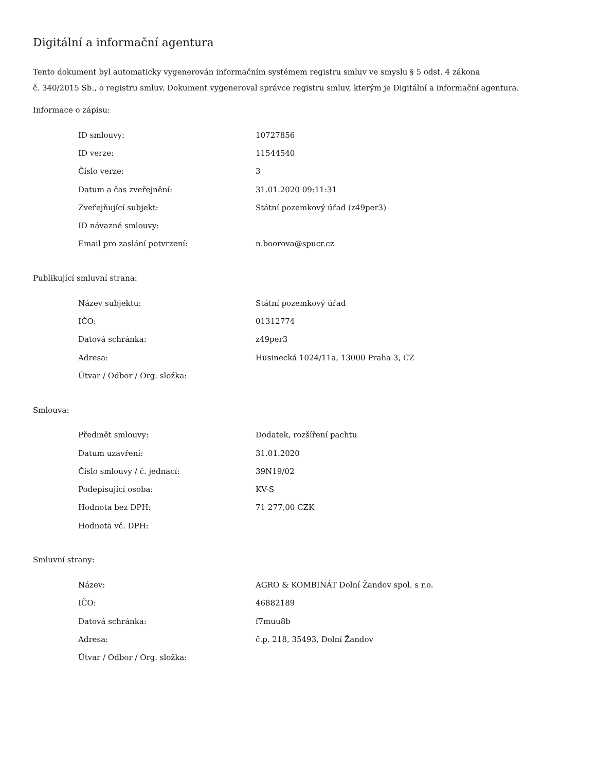Digitální a informační agentura
Tento dokument byl automaticky vygenerován informačním systémem registru smluv ve smyslu § 5 odst. 4 zákona
č. 340/2015 Sb., o registru smluv. Dokument vygeneroval správce registru smluv, kterým je Digitální a informační agentura.
Informace o zápisu:
| ID smlouvy: | 10727856 |
| ID verze: | 11544540 |
| Číslo verze: | 3 |
| Datum a čas zveřejnění: | 31.01.2020 09:11:31 |
| Zveřejňující subjekt: | Státní pozemkový úřad (z49per3) |
| ID návazné smlouvy: | |
| Email pro zaslání potvrzení: | n.boorova@spucr.cz |
Publikující smluvní strana:
| Název subjektu: | Státní pozemkový úřad |
| IČO: | 01312774 |
| Datová schránka: | z49per3 |
| Adresa: | Husinecká 1024/11a, 13000 Praha 3, CZ |
| Útvar / Odbor / Org. složka: | |
Smlouva:
| Předmět smlouvy: | Dodatek, rozšíření pachtu |
| Datum uzavření: | 31.01.2020 |
| Číslo smlouvy / č. jednací: | 39N19/02 |
| Podepisující osoba: | KV-S |
| Hodnota bez DPH: | 71 277,00 CZK |
| Hodnota vč. DPH: | |
Smluvní strany:
| Název: | AGRO & KOMBINÁT Dolní Žandov spol. s r.o. |
| IČO: | 46882189 |
| Datová schránka: | f7muu8b |
| Adresa: | č.p. 218, 35493, Dolní Žandov |
| Útvar / Odbor / Org. složka: | |